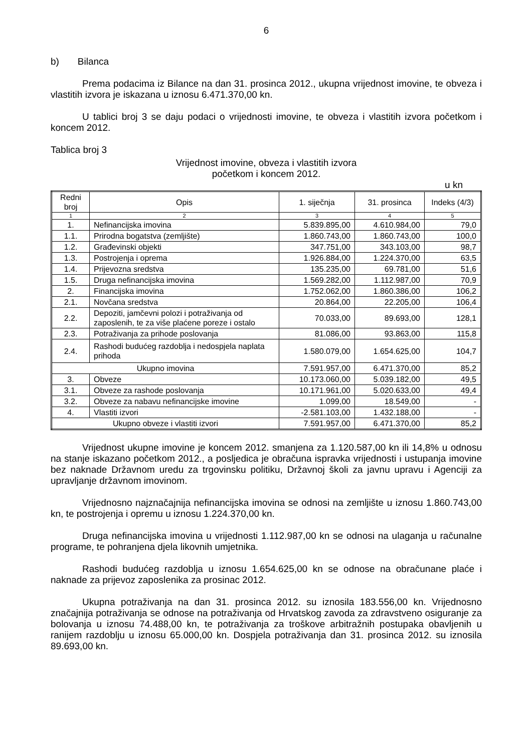6
b) Bilanca
Prema podacima iz Bilance na dan 31. prosinca 2012., ukupna vrijednost imovine, te obveza i vlastitih izvora je iskazana u iznosu 6.471.370,00 kn.
U tablici broj 3 se daju podaci o vrijednosti imovine, te obveza i vlastitih izvora početkom i koncem 2012.
Tablica broj 3
Vrijednost imovine, obveza i vlastitih izvora
početkom i koncem 2012.
u kn
| Redni broj | Opis | 1. siječnja | 31. prosinca | Indeks (4/3) |
| --- | --- | --- | --- | --- |
| 1 | 2 | 3 | 4 | 5 |
| 1. | Nefinancijska imovina | 5.839.895,00 | 4.610.984,00 | 79,0 |
| 1.1. | Prirodna bogatstva (zemljište) | 1.860.743,00 | 1.860.743,00 | 100,0 |
| 1.2. | Građevinski objekti | 347.751,00 | 343.103,00 | 98,7 |
| 1.3. | Postrojenja i oprema | 1.926.884,00 | 1.224.370,00 | 63,5 |
| 1.4. | Prijevozna sredstva | 135.235,00 | 69.781,00 | 51,6 |
| 1.5. | Druga nefinancijska imovina | 1.569.282,00 | 1.112.987,00 | 70,9 |
| 2. | Financijska imovina | 1.752.062,00 | 1.860.386,00 | 106,2 |
| 2.1. | Novčana sredstva | 20.864,00 | 22.205,00 | 106,4 |
| 2.2. | Depoziti, jamčevni polozi i potraživanja od zaposlenih, te za više plaćene poreze i ostalo | 70.033,00 | 89.693,00 | 128,1 |
| 2.3. | Potraživanja za prihode poslovanja | 81.086,00 | 93.863,00 | 115,8 |
| 2.4. | Rashodi budućeg razdoblja i nedospjela naplata prihoda | 1.580.079,00 | 1.654.625,00 | 104,7 |
| Ukupno imovina | | 7.591.957,00 | 6.471.370,00 | 85,2 |
| 3. | Obveze | 10.173.060,00 | 5.039.182,00 | 49,5 |
| 3.1. | Obveze za rashode poslovanja | 10.171.961,00 | 5.020.633,00 | 49,4 |
| 3.2. | Obveze za nabavu nefinancijske imovine | 1.099,00 | 18.549,00 | - |
| 4. | Vlastiti izvori | -2.581.103,00 | 1.432.188,00 | - |
| Ukupno obveze i vlastiti izvori | | 7.591.957,00 | 6.471.370,00 | 85,2 |
Vrijednost ukupne imovine je koncem 2012. smanjena za 1.120.587,00 kn ili 14,8% u odnosu na stanje iskazano početkom 2012., a posljedica je obračuna ispravka vrijednosti i ustupanja imovine bez naknade Državnom uredu za trgovinsku politiku, Državnoj školi za javnu upravu i Agenciji za upravljanje državnom imovinom.
Vrijednosno najznačajnija nefinancijska imovina se odnosi na zemljište u iznosu 1.860.743,00 kn, te postrojenja i opremu u iznosu 1.224.370,00 kn.
Druga nefinancijska imovina u vrijednosti 1.112.987,00 kn se odnosi na ulaganja u računalne programe, te pohranjena djela likovnih umjetnika.
Rashodi budućeg razdoblja u iznosu 1.654.625,00 kn se odnose na obračunane plaće i naknade za prijevoz zaposlenika za prosinac 2012.
Ukupna potraživanja na dan 31. prosinca 2012. su iznosila 183.556,00 kn. Vrijednosno značajnija potraživanja se odnose na potraživanja od Hrvatskog zavoda za zdravstveno osiguranje za bolovanja u iznosu 74.488,00 kn, te potraživanja za troškove arbitražnih postupaka obavljenih u ranijem razdoblju u iznosu 65.000,00 kn. Dospjela potraživanja dan 31. prosinca 2012. su iznosila 89.693,00 kn.